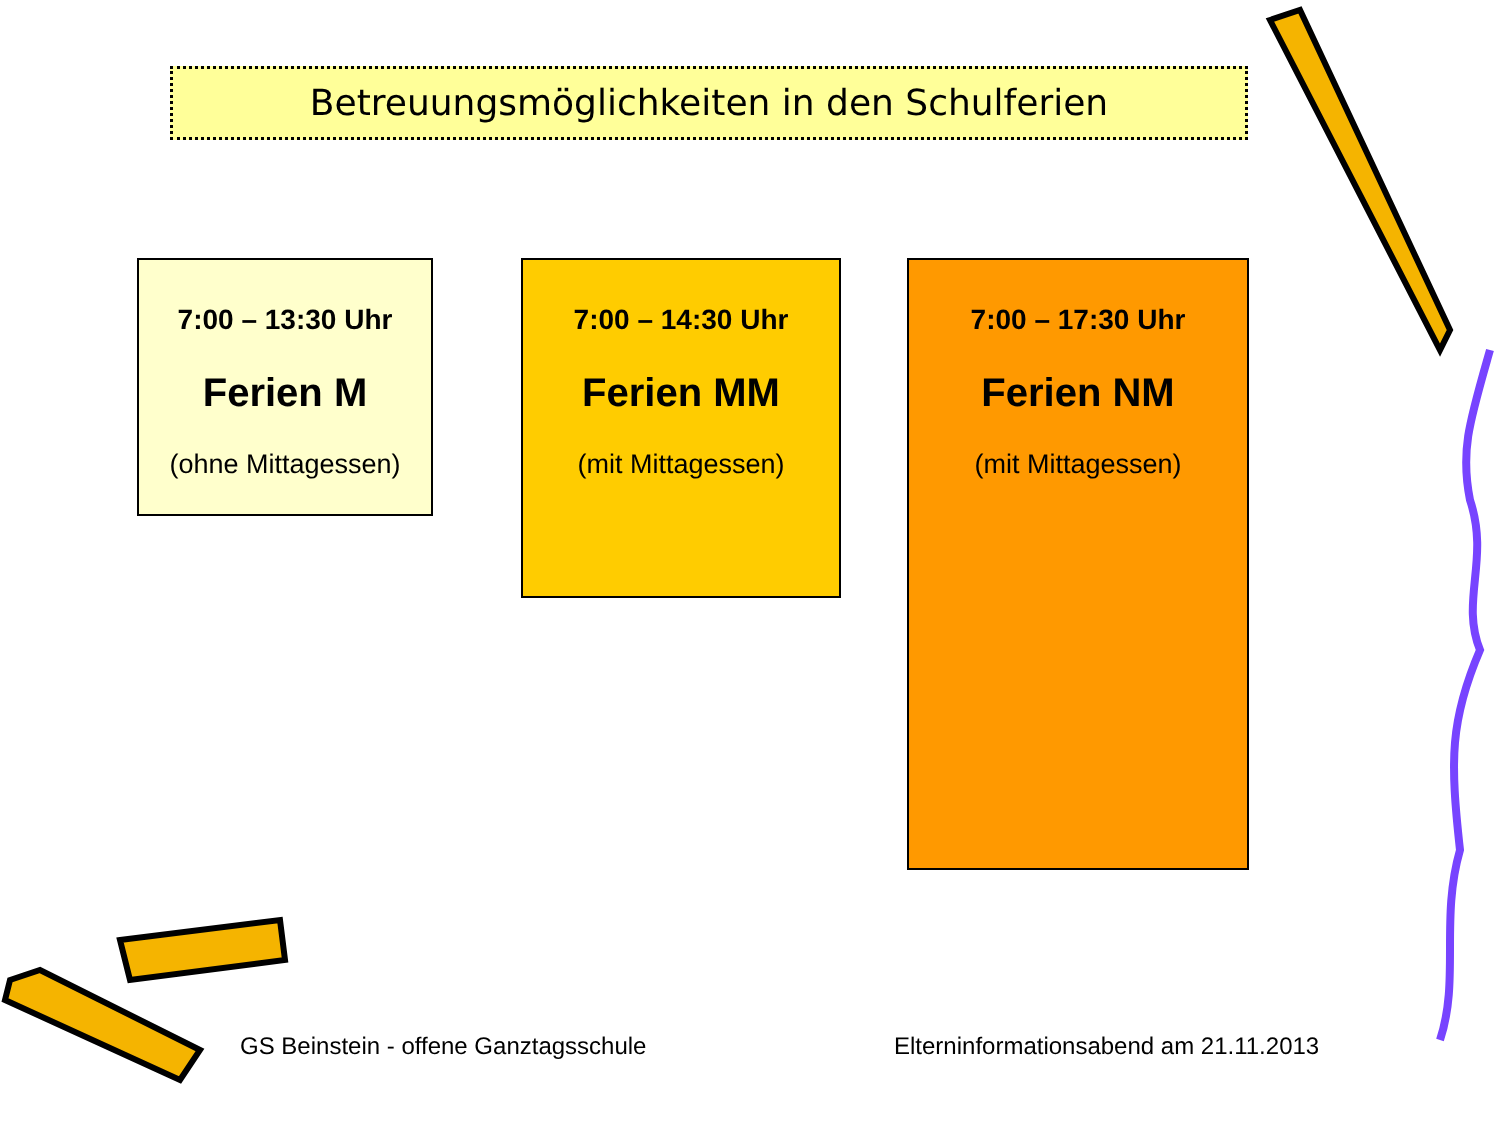Betreuungsmöglichkeiten in den Schulferien
7:00 – 13:30 Uhr
Ferien M
(ohne Mittagessen)
7:00 – 14:30 Uhr
Ferien MM
(mit Mittagessen)
7:00 – 17:30 Uhr
Ferien NM
(mit Mittagessen)
GS Beinstein - offene Ganztagsschule
Elterninformationsabend am 21.11.2013